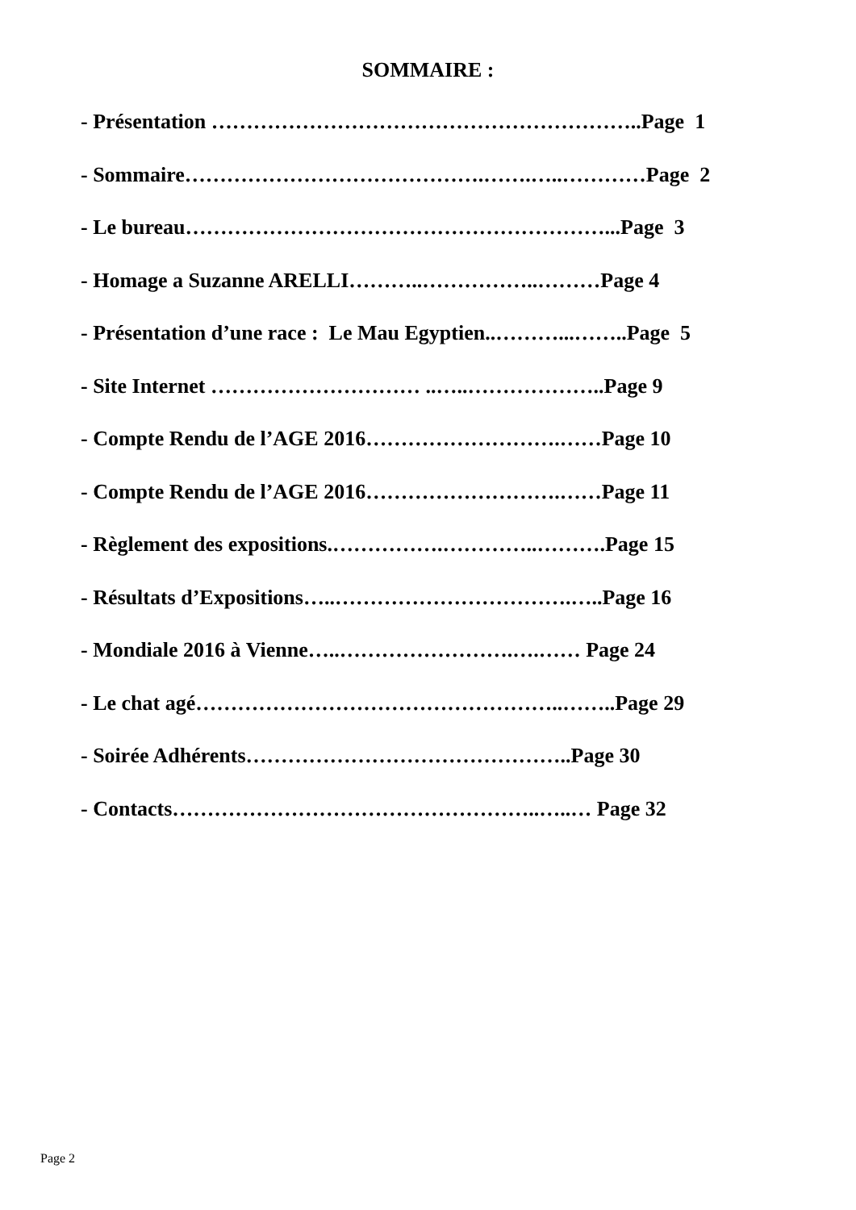SOMMAIRE :
- Présentation ……………………………………………………..Page 1
- Sommaire…………………………………….…….…..…………Page 2
- Le bureau……………………………………………………...Page 3
- Homage a Suzanne ARELLI………..……………..………Page 4
- Présentation d’une race : Le Mau Egyptien..………...……..Page 5
- Site Internet ………………………… ..…..………………..Page 9
- Compte Rendu de l’AGE 2016……………………….……Page 10
- Compte Rendu de l’AGE 2016……………………….……Page 11
- Règlement des expositions.…………….…………..……….Page 15
- Résultats d’Expositions…..…………………………….…..Page 16
- Mondiale 2016 à Vienne…..…………………….….…… Page 24
- Le chat agé……………………………………………..……..Page 29
- Soirée Adhérents………………………………………..Page 30
- Contacts……………………………………………..…..… Page 32
Page 2